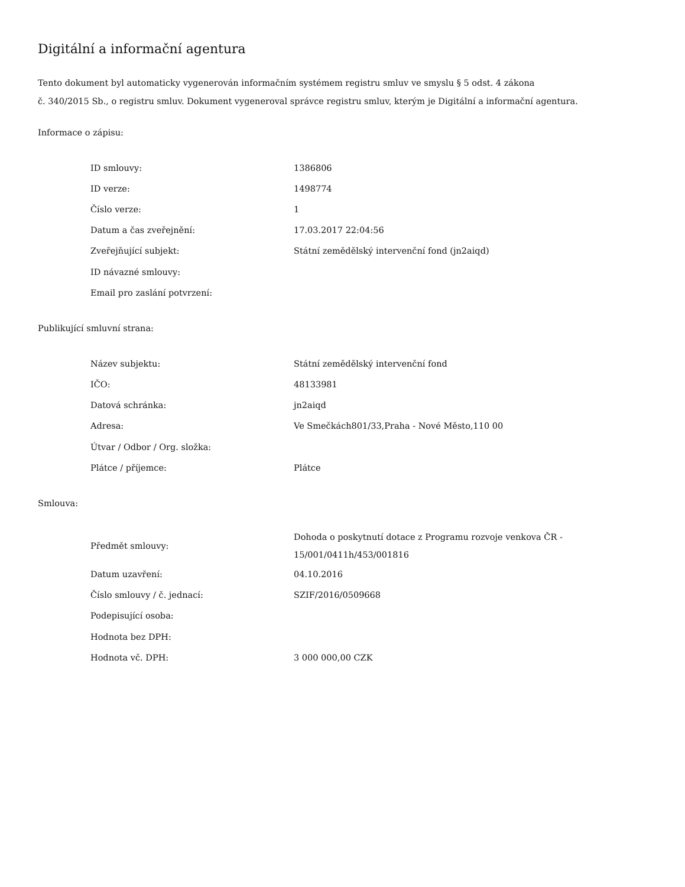Digitální a informační agentura
Tento dokument byl automaticky vygenerován informačním systémem registru smluv ve smyslu § 5 odst. 4 zákona
č. 340/2015 Sb., o registru smluv. Dokument vygeneroval správce registru smluv, kterým je Digitální a informační agentura.
Informace o zápisu:
| ID smlouvy: | 1386806 |
| ID verze: | 1498774 |
| Číslo verze: | 1 |
| Datum a čas zveřejnění: | 17.03.2017 22:04:56 |
| Zveřejňující subjekt: | Státní zemědělský intervenční fond (jn2aiqd) |
| ID návazné smlouvy: | |
| Email pro zaslání potvrzení: | |
Publikující smluvní strana:
| Název subjektu: | Státní zemědělský intervenční fond |
| IČO: | 48133981 |
| Datová schránka: | jn2aiqd |
| Adresa: | Ve Smečkách801/33,Praha - Nové Město,110 00 |
| Útvar / Odbor / Org. složka: | |
| Plátce / příjemce: | Plátce |
Smlouva:
| Předmět smlouvy: | Dohoda o poskytnutí dotace z Programu rozvoje venkova ČR - 15/001/0411h/453/001816 |
| Datum uzavření: | 04.10.2016 |
| Číslo smlouvy / č. jednací: | SZIF/2016/0509668 |
| Podepisující osoba: | |
| Hodnota bez DPH: | |
| Hodnota vč. DPH: | 3 000 000,00 CZK |